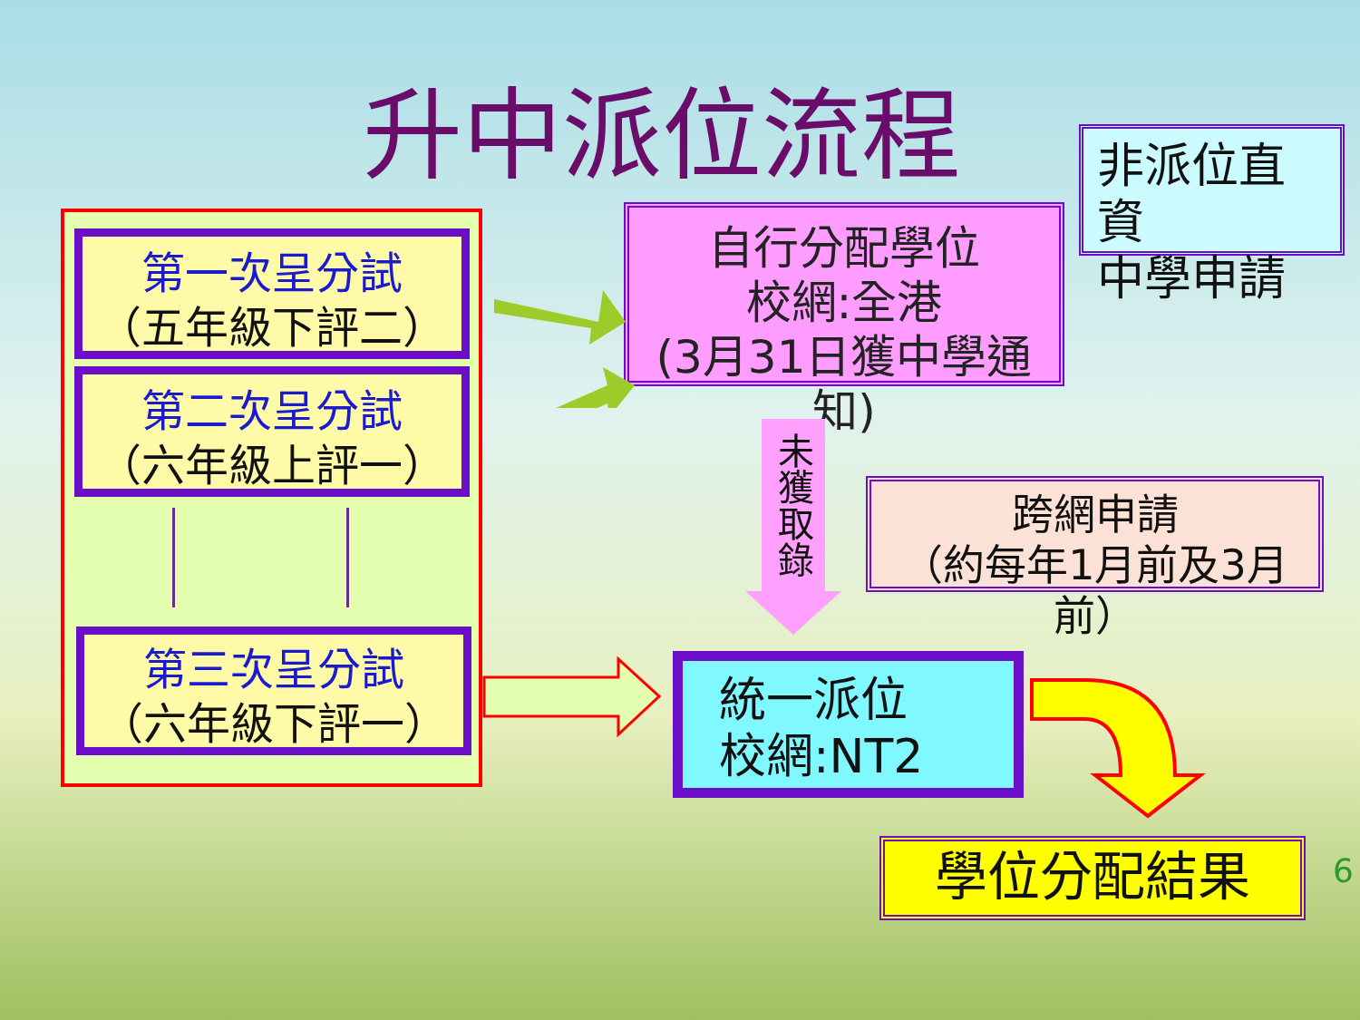升中派位流程
非派位直資
中學申請
第一次呈分試
（五年級下評二）
第二次呈分試
（六年級上評一）
第三次呈分試
（六年級下評一）
自行分配學位
校網:全港
(3月31日獲中學通知)
未獲取錄
跨網申請
（約每年1月前及3月前）
統一派位
校網:NT2
學位分配結果 6